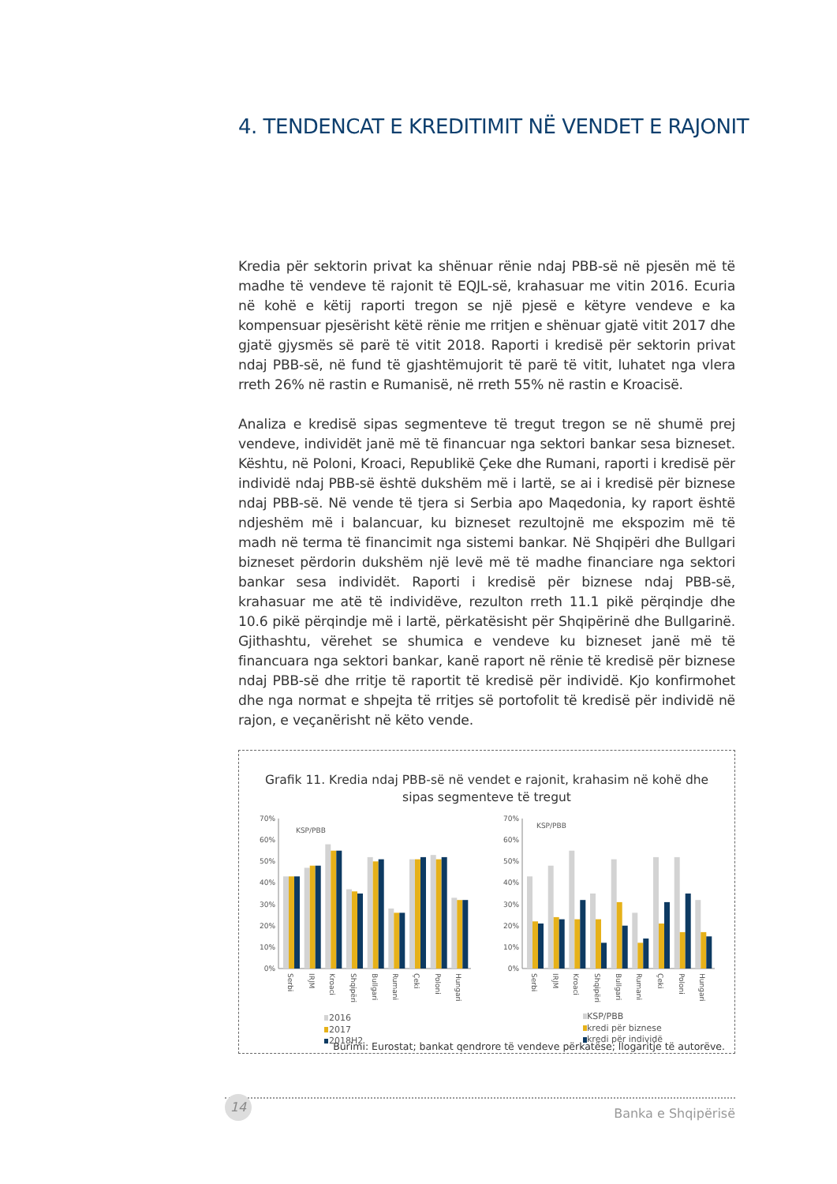4. TENDENCAT E KREDITIMIT NË VENDET E RAJONIT
Kredia për sektorin privat ka shënuar rënie ndaj PBB-së në pjesën më të madhe të vendeve të rajonit të EQJL-së, krahasuar me vitin 2016. Ecuria në kohë e këtij raporti tregon se një pjesë e këtyre vendeve e ka kompensuar pjesërisht këtë rënie me rritjen e shënuar gjatë vitit 2017 dhe gjatë gjysmës së parë të vitit 2018. Raporti i kredisë për sektorin privat ndaj PBB-së, në fund të gjashtëmujorit të parë të vitit, luhatet nga vlera rreth 26% në rastin e Rumanisë, në rreth 55% në rastin e Kroacisë.
Analiza e kredisë sipas segmenteve të tregut tregon se në shumë prej vendeve, individët janë më të financuar nga sektori bankar sesa bizneset. Kështu, në Poloni, Kroaci, Republikë Çeke dhe Rumani, raporti i kredisë për individë ndaj PBB-së është dukshëm më i lartë, se ai i kredisë për biznese ndaj PBB-së. Në vende të tjera si Serbia apo Maqedonia, ky raport është ndjeshëm më i balancuar, ku bizneset rezultojnë me ekspozim më të madh në terma të financimit nga sistemi bankar. Në Shqipëri dhe Bullgari bizneset përdorin dukshëm një levë më të madhe financiare nga sektori bankar sesa individët. Raporti i kredisë për biznese ndaj PBB-së, krahasuar me atë të individëve, rezulton rreth 11.1 pikë përqindje dhe 10.6 pikë përqindje më i lartë, përkatësisht për Shqipërinë dhe Bullgarinë. Gjithashtu, vërehet se shumica e vendeve ku bizneset janë më të financuara nga sektori bankar, kanë raport në rënie të kredisë për biznese ndaj PBB-së dhe rritje të raportit të kredisë për individë. Kjo konfirmohet dhe nga normat e shpejta të rritjes së portofolit të kredisë për individë në rajon, e veçanërisht në këto vende.
Grafik 11. Kredia ndaj PBB-së në vendet e rajonit, krahasim në kohë dhe sipas segmenteve të tregut
0%
10%
20%
30%
40%
50%
60%
70%
KSP/PBB
Serbi
IRJM
Kroaci
Shqipëri
Bullgari
Rumani
Çeki
Poloni
Hungari
2016
2017
2018H2
0%
10%
20%
30%
40%
50%
60%
70%
KSP/PBB
Serbi
IRJM
Kroaci
Shqipëri
Bullgari
Rumani
Çeki
Poloni
Hungari
KSP/PBB
kredi për biznese
kredi për individë
Burimi: Eurostat; bankat qendrore të vendeve përkatëse; llogaritje të autorëve.
14
Banka e Shqipërisë